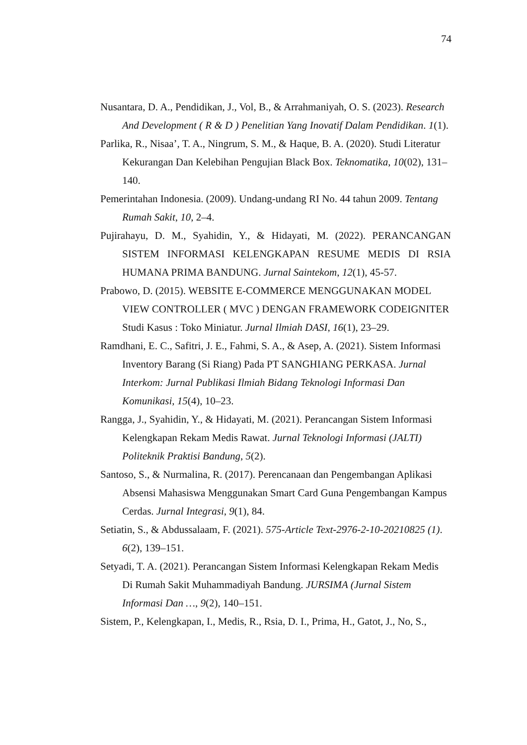74
Nusantara, D. A., Pendidikan, J., Vol, B., & Arrahmaniyah, O. S. (2023). Research And Development ( R & D ) Penelitian Yang Inovatif Dalam Pendidikan. 1(1).
Parlika, R., Nisaa’, T. A., Ningrum, S. M., & Haque, B. A. (2020). Studi Literatur Kekurangan Dan Kelebihan Pengujian Black Box. Teknomatika, 10(02), 131–140.
Pemerintahan Indonesia. (2009). Undang-undang RI No. 44 tahun 2009. Tentang Rumah Sakit, 10, 2–4.
Pujirahayu, D. M., Syahidin, Y., & Hidayati, M. (2022). PERANCANGAN SISTEM INFORMASI KELENGKAPAN RESUME MEDIS DI RSIA HUMANA PRIMA BANDUNG. Jurnal Saintekom, 12(1), 45-57.
Prabowo, D. (2015). WEBSITE E-COMMERCE MENGGUNAKAN MODEL VIEW CONTROLLER ( MVC ) DENGAN FRAMEWORK CODEIGNITER Studi Kasus : Toko Miniatur. Jurnal Ilmiah DASI, 16(1), 23–29.
Ramdhani, E. C., Safitri, J. E., Fahmi, S. A., & Asep, A. (2021). Sistem Informasi Inventory Barang (Si Riang) Pada PT SANGHIANG PERKASA. Jurnal Interkom: Jurnal Publikasi Ilmiah Bidang Teknologi Informasi Dan Komunikasi, 15(4), 10–23.
Rangga, J., Syahidin, Y., & Hidayati, M. (2021). Perancangan Sistem Informasi Kelengkapan Rekam Medis Rawat. Jurnal Teknologi Informasi (JALTI) Politeknik Praktisi Bandung, 5(2).
Santoso, S., & Nurmalina, R. (2017). Perencanaan dan Pengembangan Aplikasi Absensi Mahasiswa Menggunakan Smart Card Guna Pengembangan Kampus Cerdas. Jurnal Integrasi, 9(1), 84.
Setiatin, S., & Abdussalaam, F. (2021). 575-Article Text-2976-2-10-20210825 (1). 6(2), 139–151.
Setyadi, T. A. (2021). Perancangan Sistem Informasi Kelengkapan Rekam Medis Di Rumah Sakit Muhammadiyah Bandung. JURSIMA (Jurnal Sistem Informasi Dan …, 9(2), 140–151.
Sistem, P., Kelengkapan, I., Medis, R., Rsia, D. I., Prima, H., Gatot, J., No, S.,